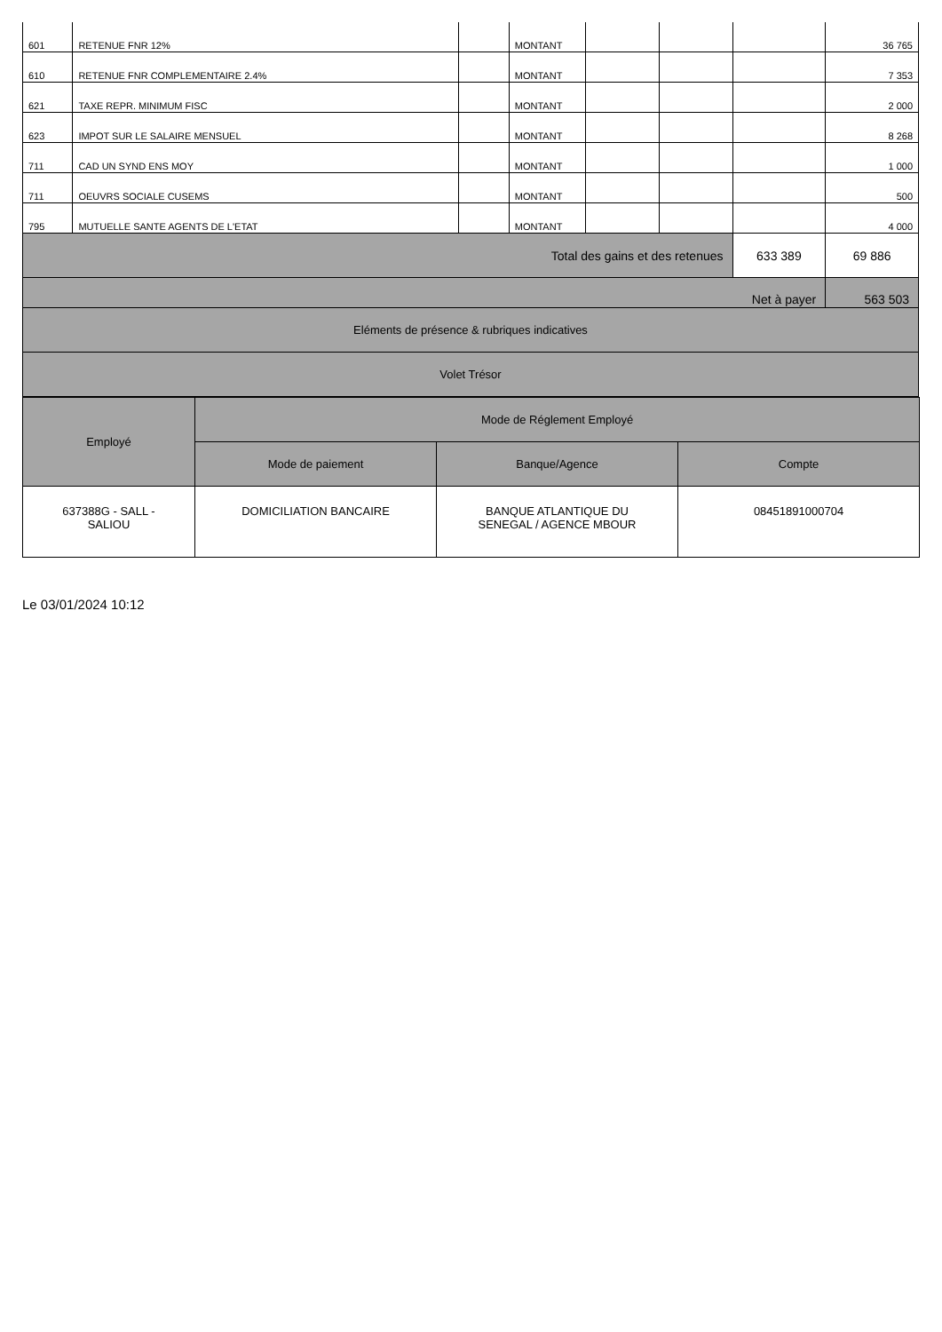| 601 | RETENUE FNR 12% | | MONTANT | | | | 36 765 |
| 610 | RETENUE FNR COMPLEMENTAIRE 2.4% | | MONTANT | | | | 7 353 |
| 621 | TAXE REPR. MINIMUM FISC | | MONTANT | | | | 2 000 |
| 623 | IMPOT SUR LE SALAIRE MENSUEL | | MONTANT | | | | 8 268 |
| 711 | CAD UN SYND ENS MOY | | MONTANT | | | | 1 000 |
| 711 | OEUVRS SOCIALE CUSEMS | | MONTANT | | | | 500 |
| 795 | MUTUELLE SANTE AGENTS DE L'ETAT | | MONTANT | | | | 4 000 |
| Total des gains et des retenues | | | | | | 633 389 | 69 886 |
| Net à payer | | | | | | | 563 503 |
| Eléments de présence & rubriques indicatives | | | | | | | |
| Volet Trésor | | | | | | | |
| Employé | Mode de Réglement Employé | | |
| --- | --- | --- | --- |
| | Mode de paiement | Banque/Agence | Compte |
| 637388G - SALL - SALIOU | DOMICILIATION BANCAIRE | BANQUE ATLANTIQUE DU SENEGAL / AGENCE MBOUR | 08451891000704 |
Le 03/01/2024 10:12